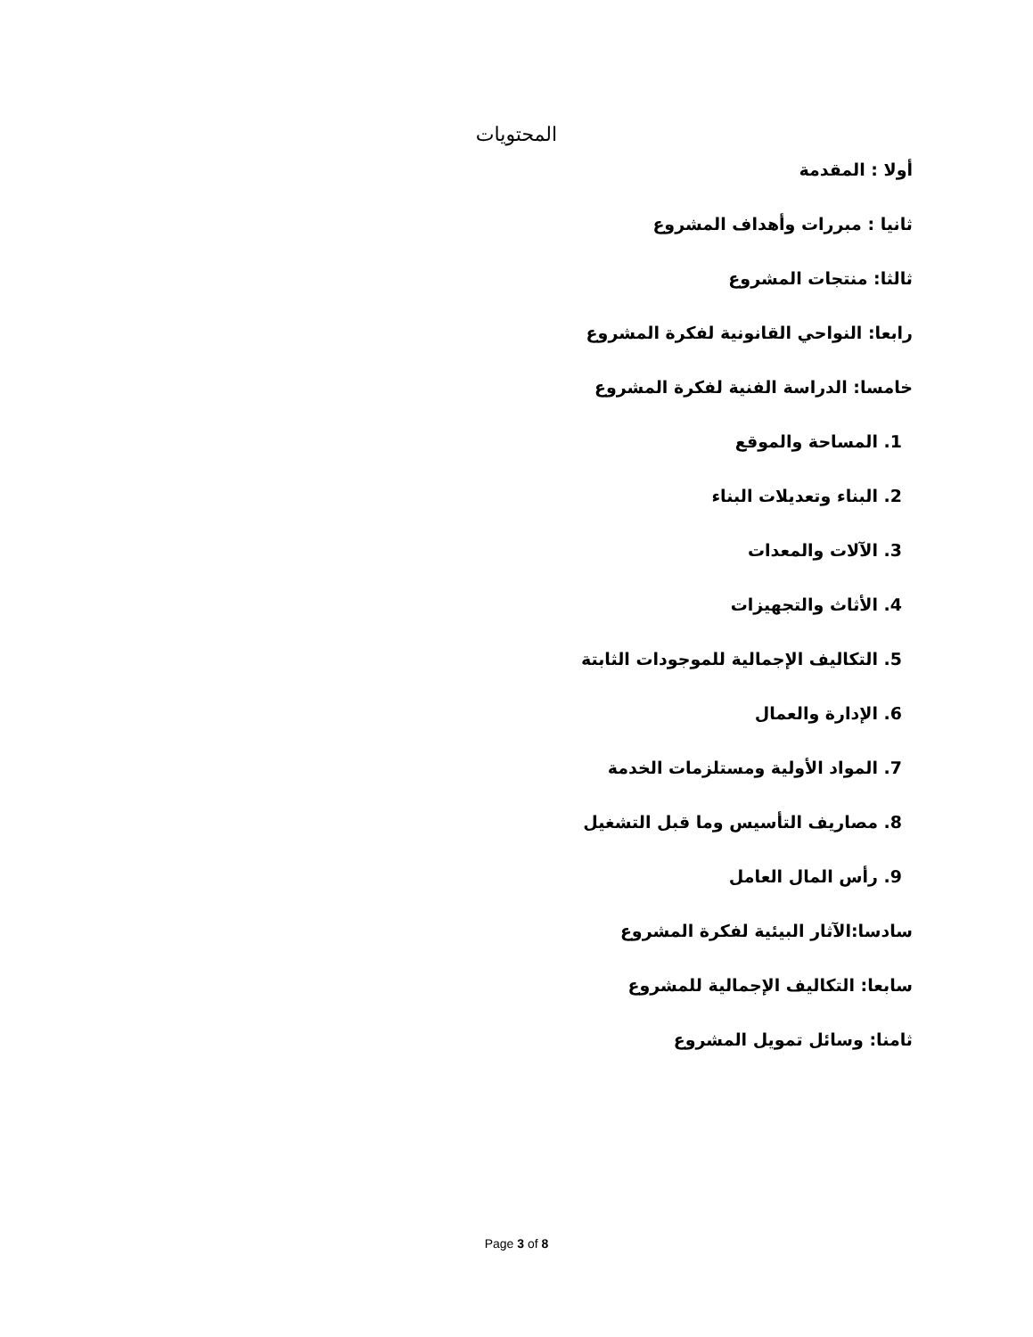المحتويات
أولا : المقدمة
ثانيا : مبررات وأهداف المشروع
ثالثا: منتجات المشروع
رابعا: النواحي القانونية لفكرة المشروع
خامسا: الدراسة الفنية لفكرة المشروع
1. المساحة والموقع
2. البناء وتعديلات البناء
3. الآلات والمعدات
4. الأثاث والتجهيزات
5. التكاليف الإجمالية للموجودات الثابتة
6. الإدارة والعمال
7. المواد الأولية ومستلزمات الخدمة
8. مصاريف التأسيس وما قبل التشغيل
9. رأس المال العامل
سادسا:الآثار البيئية لفكرة المشروع
سابعا: التكاليف الإجمالية للمشروع
ثامنا: وسائل تمويل المشروع
Page 3 of 8